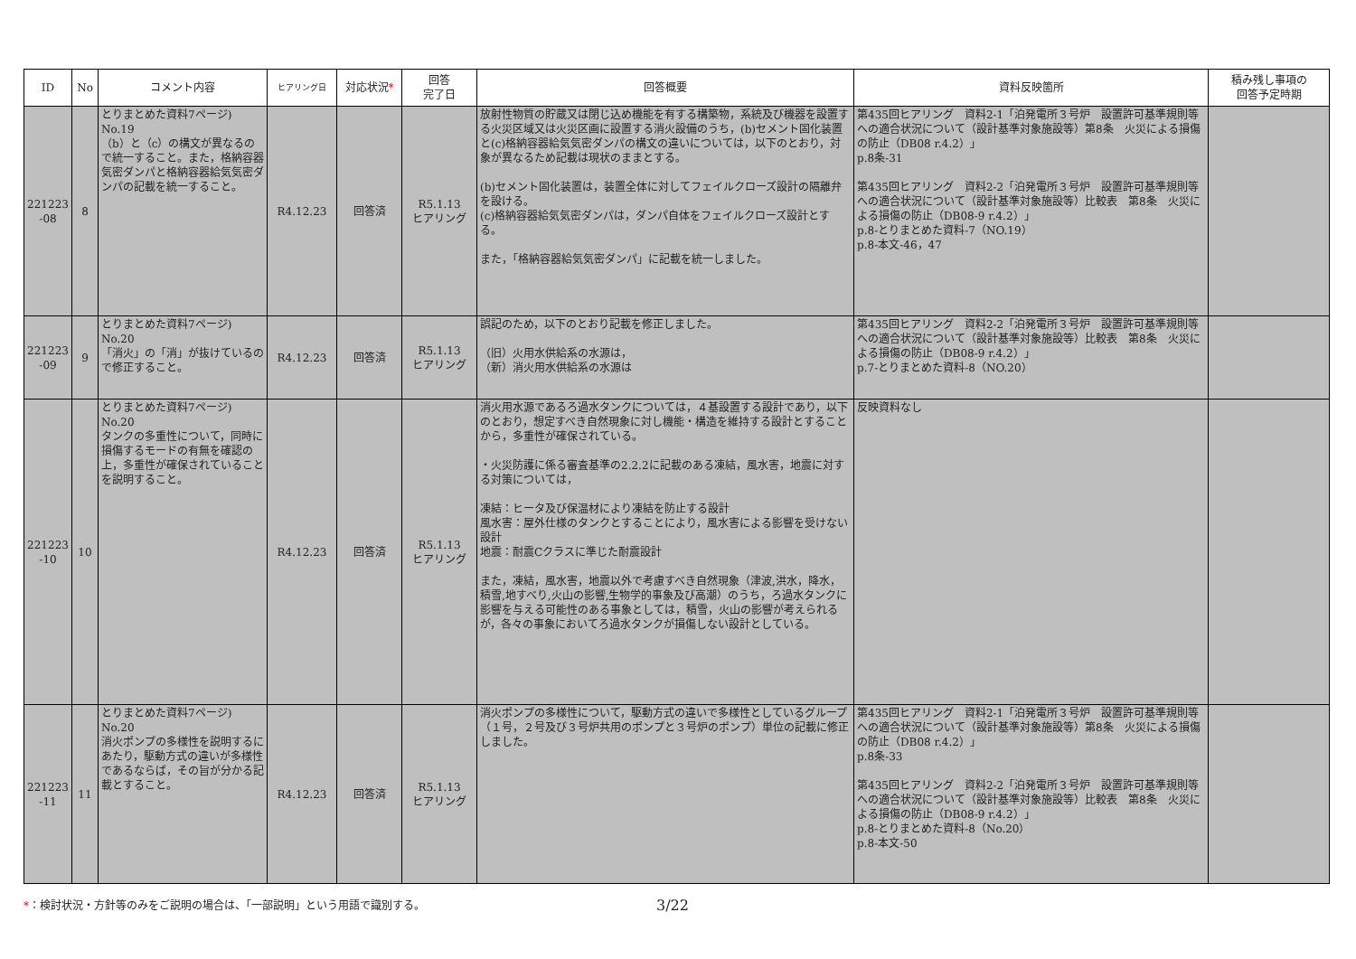| ID | No | コメント内容 | ヒアリング日 | 対応状況 * | 回答 完了日 | 回答概要 | 資料反映箇所 | 積み残し事項の 回答予定時期 |
| --- | --- | --- | --- | --- | --- | --- | --- | --- |
| 221223 -08 | 8 | とりまとめた資料7ページ) No.19 （b）と（c）の構文が異なるので統一すること。また，格納容器気密ダンパと格納容器給気気密ダンパの記載を統一すること。 | R4.12.23 | 回答済 | R5.1.13 ヒアリング | 放射性物質の貯蔵又は閉じ込め機能を有する構築物，系統及び機器を設置する火災区域又は火災区画に設置する消火設備のうち，(b)セメント固化装置と(c)格納容器給気気密ダンパの構文の違いについては，以下のとおり，対象が異なるため記載は現状のままとする。 (b)セメント固化装置は，装置全体に対してフェイルクローズ設計の隔離弁を設ける。 (c)格納容器給気気密ダンパは，ダンパ自体をフェイルクローズ設計とする。 また，「格納容器給気気密ダンパ」に記載を統一しました。 | 第435回ヒアリング 資料2-1「泊発電所３号炉 設置許可基準規則等への適合状況について（設計基準対象施設等）第8条 火災による損傷の防止（DB08 r.4.2）」 p.8条-31 第435回ヒアリング 資料2-2「泊発電所３号炉 設置許可基準規則等への適合状況について（設計基準対象施設等）比較表 第8条 火災による損傷の防止（DB08-9 r.4.2）」 p.8-とりまとめた資料-7（NO.19） p.8-本文-46，47 | |
| 221223 -09 | 9 | とりまとめた資料7ページ) No.20 「消火」の「消」が抜けているので修正すること。 | R4.12.23 | 回答済 | R5.1.13 ヒアリング | 誤記のため，以下のとおり記載を修正しました。 （旧）火用水供給系の水源は， （新）消火用水供給系の水源は | 第435回ヒアリング 資料2-2「泊発電所３号炉 設置許可基準規則等への適合状況について（設計基準対象施設等）比較表 第8条 火災による損傷の防止（DB08-9 r.4.2）」 p.7-とりまとめた資料-8（NO.20） | |
| 221223 -10 | 10 | とりまとめた資料7ページ) No.20 タンクの多重性について，同時に損傷するモードの有無を確認の上，多重性が確保されていることを説明すること。 | R4.12.23 | 回答済 | R5.1.13 ヒアリング | 消火用水源であるろ過水タンクについては，４基設置する設計であり，以下のとおり，想定すべき自然現象に対し機能・構造を維持する設計とすることから，多重性が確保されている。 ・火災防護に係る審査基準の2.2.2に記載のある凍結，風水害，地震に対する対策については， 凍結：ヒータ及び保温材により凍結を防止する設計 風水害：屋外仕様のタンクとすることにより，風水害による影響を受けない設計 地震：耐震Cクラスに準じた耐震設計 また，凍結，風水害，地震以外で考慮すべき自然現象（津波,洪水，降水，積雪,地すべり,火山の影響,生物学的事象及び高潮）のうち，ろ過水タンクに影響を与える可能性のある事象としては，積雪，火山の影響が考えられるが，各々の事象においてろ過水タンクが損傷しない設計としている。 | 反映資料なし | |
| 221223 -11 | 11 | とりまとめた資料7ページ) No.20 消火ポンプの多様性を説明するにあたり，駆動方式の違いが多様性であるならば，その旨が分かる記載とすること。 | R4.12.23 | 回答済 | R5.1.13 ヒアリング | 消火ポンプの多様性について，駆動方式の違いで多様性としているグループ（１号，２号及び３号炉共用のポンプと３号炉のポンプ）単位の記載に修正しました。 | 第435回ヒアリング 資料2-1「泊発電所３号炉 設置許可基準規則等への適合状況について（設計基準対象施設等）第8条 火災による損傷の防止（DB08 r.4.2）」 p.8条-33 第435回ヒアリング 資料2-2「泊発電所３号炉 設置許可基準規則等への適合状況について（設計基準対象施設等）比較表 第8条 火災による損傷の防止（DB08-9 r.4.2）」 p.8-とりまとめた資料-8（No.20） p.8-本文-50 | |
*：検討状況・方針等のみをご説明の場合は、「一部説明」という用語で識別する。
3/22